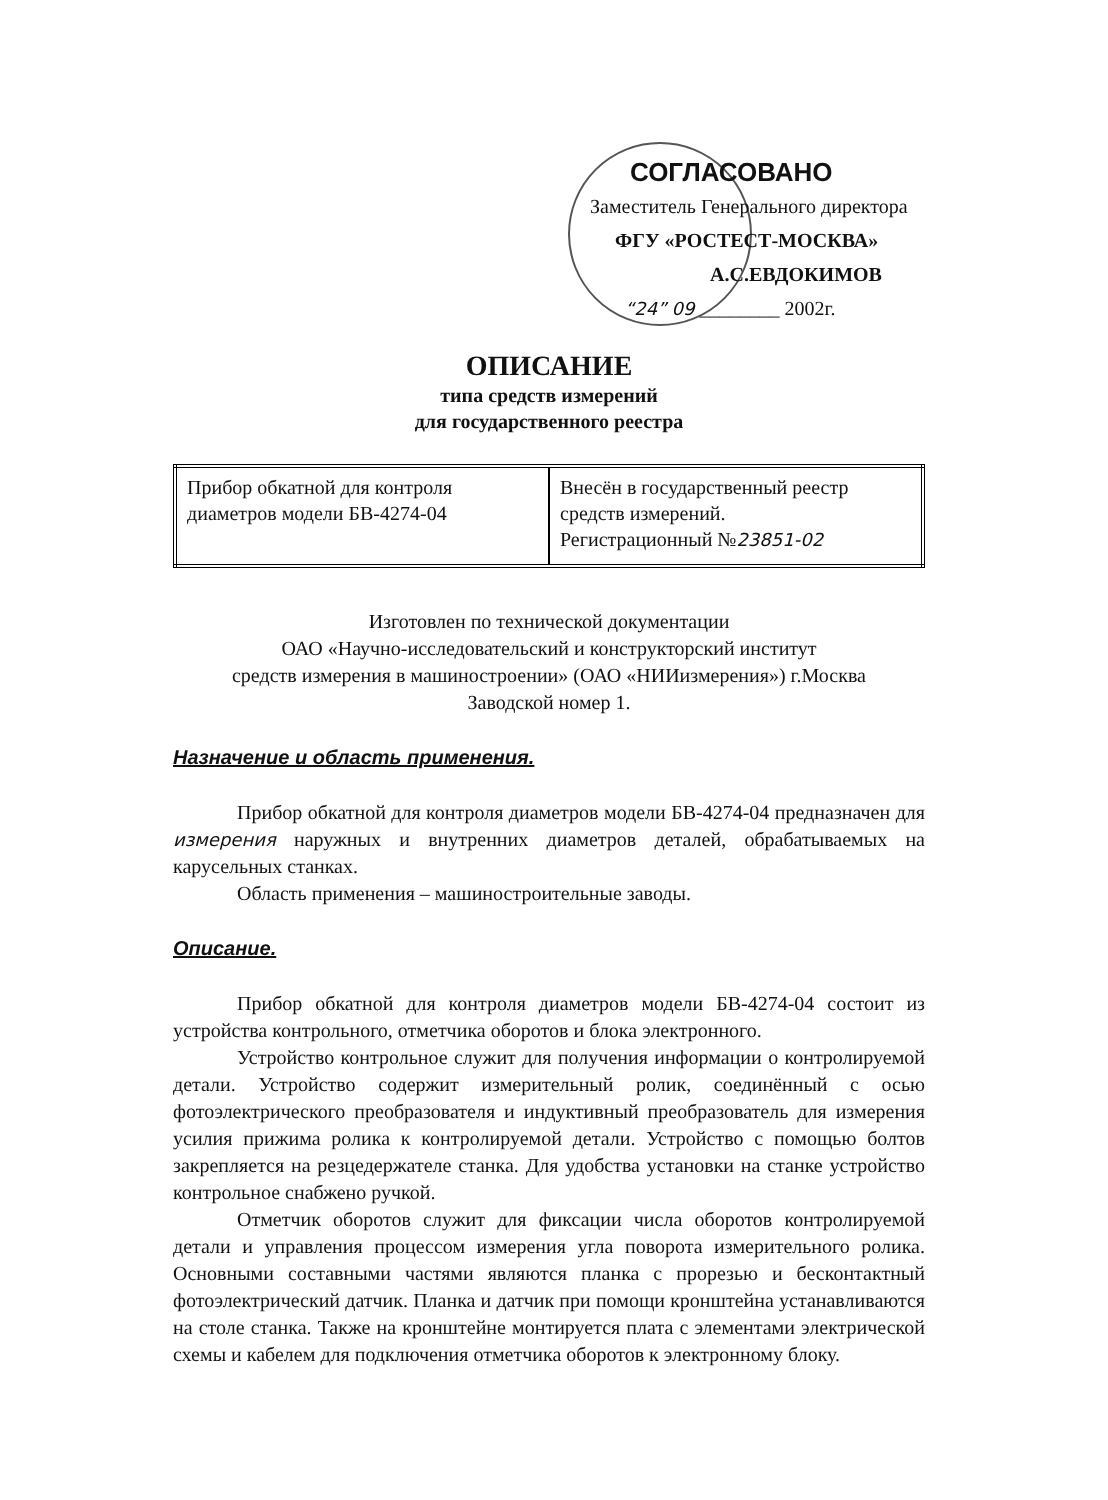СОГЛАСОВАНО
Заместитель Генерального директора
ФГУ «РОСТЕСТ-МОСКВА»
А.С.ЕВДОКИМОВ
“24” 09 ________ 2002г.
ОПИСАНИЕ
типа средств измерений
для государственного реестра
| Прибор обкатной для контроля диаметров модели БВ-4274-04 | Внесён в государственный реестр средств измерений. Регистрационный № 23851-02 |
Изготовлен по технической документации
ОАО «Научно-исследовательский и конструкторский институт
средств измерения в машиностроении» (ОАО «НИИизмерения») г.Москва
Заводской номер 1.
Назначение и область применения.
Прибор обкатной для контроля диаметров модели БВ-4274-04 предназначен для измерения наружных и внутренних диаметров деталей, обрабатываемых на карусельных станках.
Область применения – машиностроительные заводы.
Описание.
Прибор обкатной для контроля диаметров модели БВ-4274-04 состоит из устройства контрольного, отметчика оборотов и блока электронного.
Устройство контрольное служит для получения информации о контролируемой детали. Устройство содержит измерительный ролик, соединённый с осью фотоэлектрического преобразователя и индуктивный преобразователь для измерения усилия прижима ролика к контролируемой детали. Устройство с помощью болтов закрепляется на резцедержателе станка. Для удобства установки на станке устройство контрольное снабжено ручкой.
Отметчик оборотов служит для фиксации числа оборотов контролируемой детали и управления процессом измерения угла поворота измерительного ролика. Основными составными частями являются планка с прорезью и бесконтактный фотоэлектрический датчик. Планка и датчик при помощи кронштейна устанавливаются на столе станка. Также на кронштейне монтируется плата с элементами электрической схемы и кабелем для подключения отметчика оборотов к электронному блоку.